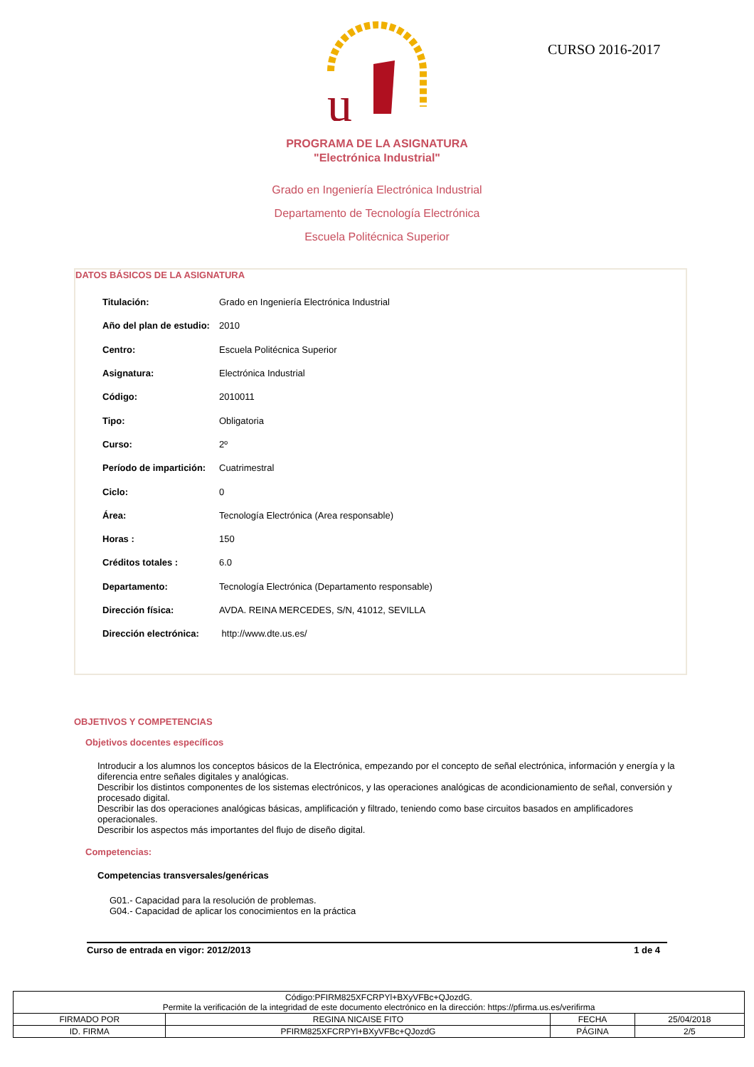u
CURSO 2016-2017
PROGRAMA DE LA ASIGNATURA
"Electrónica Industrial"
Grado en Ingeniería Electrónica Industrial
Departamento de Tecnología Electrónica
Escuela Politécnica Superior
DATOS BÁSICOS DE LA ASIGNATURA
| Titulación: | Grado en Ingeniería Electrónica Industrial |
| Año del plan de estudio: | 2010 |
| Centro: | Escuela Politécnica Superior |
| Asignatura: | Electrónica Industrial |
| Código: | 2010011 |
| Tipo: | Obligatoria |
| Curso: | 2º |
| Período de impartición: | Cuatrimestral |
| Ciclo: | 0 |
| Área: | Tecnología Electrónica (Area responsable) |
| Horas : | 150 |
| Créditos totales : | 6.0 |
| Departamento: | Tecnología Electrónica (Departamento responsable) |
| Dirección física: | AVDA. REINA MERCEDES, S/N, 41012, SEVILLA |
| Dirección electrónica: | http://www.dte.us.es/ |
OBJETIVOS Y COMPETENCIAS
Objetivos docentes específicos
Introducir a los alumnos los conceptos básicos de la Electrónica, empezando por el concepto de señal electrónica, información y energía y la diferencia entre señales digitales y analógicas.
Describir los distintos componentes de los sistemas electrónicos, y las operaciones analógicas de acondicionamiento de señal, conversión y procesado digital.
Describir las dos operaciones analógicas básicas, amplificación y filtrado, teniendo como base circuitos basados en amplificadores operacionales.
Describir los aspectos más importantes del flujo de diseño digital.
Competencias:
Competencias transversales/genéricas
G01.- Capacidad para la resolución de problemas.
G04.- Capacidad de aplicar los conocimientos en la práctica
Curso de entrada en vigor: 2012/2013 1 de 4
| Código:PFIRM825XFCRPYl+BXyVFBc+QJozdG. Permite la verificación de la integridad de este documento electrónico en la dirección: https://pfirma.us.es/verifirma | | | |
| FIRMADO POR | REGINA NICAISE FITO | FECHA | 25/04/2018 |
| ID. FIRMA | PFIRM825XFCRPYl+BXyVFBc+QJozdG | PÁGINA | 2/5 |